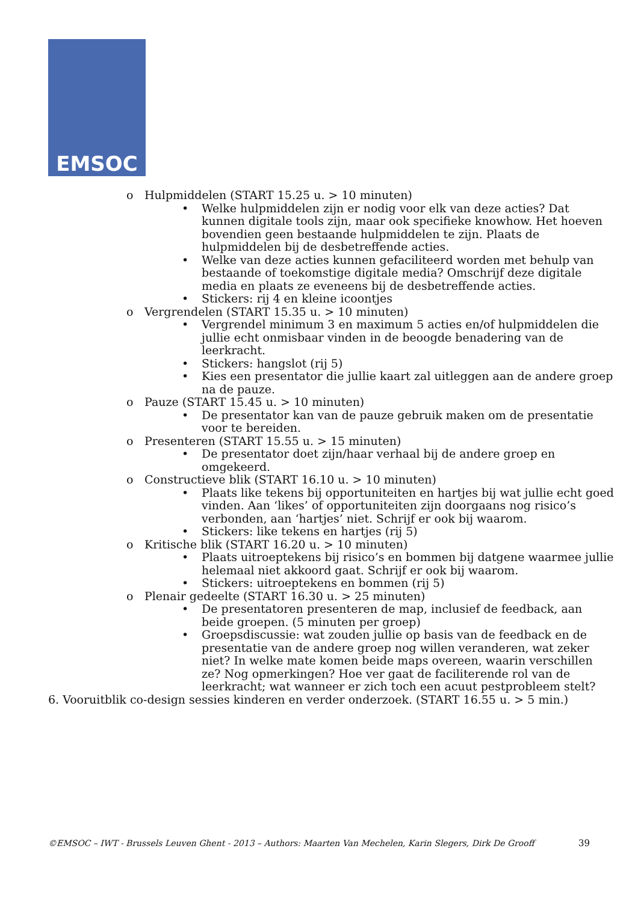EMSOC
o Hulpmiddelen (START 15.25 u. > 10 minuten)
• Welke hulpmiddelen zijn er nodig voor elk van deze acties? Dat kunnen digitale tools zijn, maar ook specifieke knowhow. Het hoeven bovendien geen bestaande hulpmiddelen te zijn. Plaats de hulpmiddelen bij de desbetreffende acties.
• Welke van deze acties kunnen gefaciliteerd worden met behulp van bestaande of toekomstige digitale media? Omschrijf deze digitale media en plaats ze eveneens bij de desbetreffende acties.
• Stickers: rij 4 en kleine icoontjes
o Vergrendelen (START 15.35 u. > 10 minuten)
• Vergrendel minimum 3 en maximum 5 acties en/of hulpmiddelen die jullie echt onmisbaar vinden in de beoogde benadering van de leerkracht.
• Stickers: hangslot (rij 5)
• Kies een presentator die jullie kaart zal uitleggen aan de andere groep na de pauze.
o Pauze (START 15.45 u. > 10 minuten)
• De presentator kan van de pauze gebruik maken om de presentatie voor te bereiden.
o Presenteren (START 15.55 u. > 15 minuten)
• De presentator doet zijn/haar verhaal bij de andere groep en omgekeerd.
o Constructieve blik (START 16.10 u. > 10 minuten)
• Plaats like tekens bij opportuniteiten en hartjes bij wat jullie echt goed vinden. Aan ‘likes’ of opportuniteiten zijn doorgaans nog risico’s verbonden, aan ‘hartjes’ niet. Schrijf er ook bij waarom.
• Stickers: like tekens en hartjes (rij 5)
o Kritische blik (START 16.20 u. > 10 minuten)
• Plaats uitroeptekens bij risico’s en bommen bij datgene waarmee jullie helemaal niet akkoord gaat. Schrijf er ook bij waarom.
• Stickers: uitroeptekens en bommen (rij 5)
o Plenair gedeelte (START 16.30 u. > 25 minuten)
• De presentatoren presenteren de map, inclusief de feedback, aan beide groepen. (5 minuten per groep)
• Groepsdiscussie: wat zouden jullie op basis van de feedback en de presentatie van de andere groep nog willen veranderen, wat zeker niet? In welke mate komen beide maps overeen, waarin verschillen ze? Nog opmerkingen? Hoe ver gaat de faciliterende rol van de leerkracht; wat wanneer er zich toch een acuut pestprobleem stelt?
6. Vooruitblik co-design sessies kinderen en verder onderzoek. (START 16.55 u. > 5 min.)
©EMSOC – IWT - Brussels Leuven Ghent - 2013 – Authors: Maarten Van Mechelen, Karin Slegers, Dirk De Grooff 39